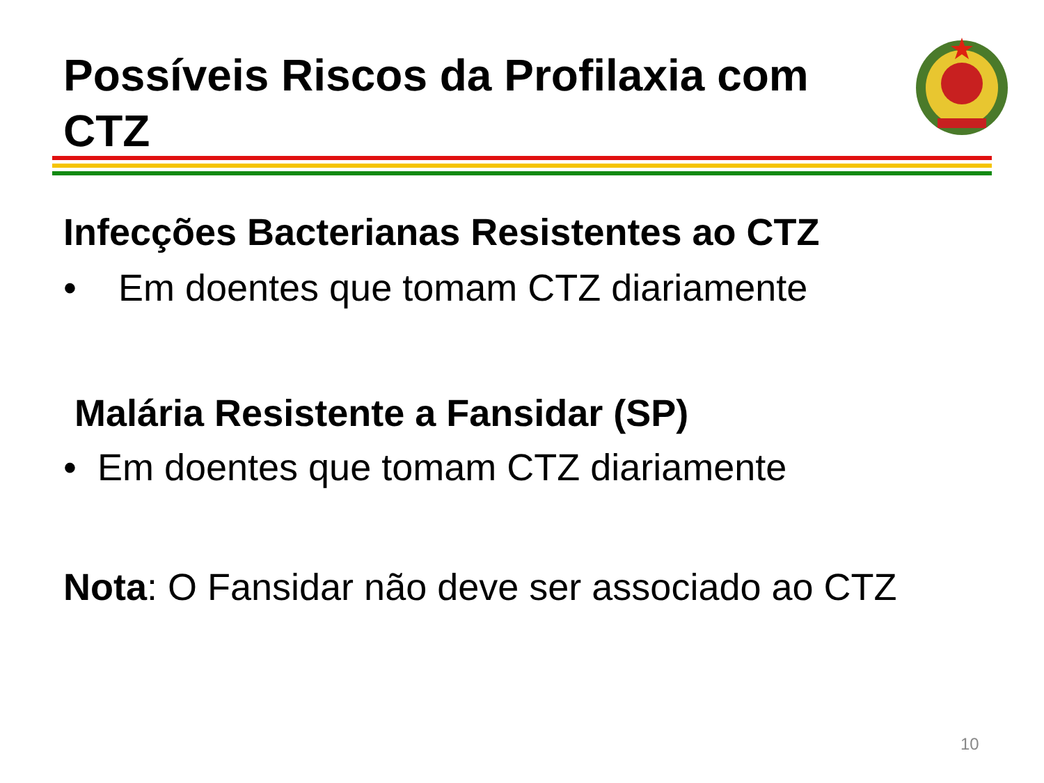Possíveis Riscos da Profilaxia com CTZ
Infecções Bacterianas Resistentes ao CTZ
• Em doentes que tomam CTZ diariamente
Malária Resistente a Fansidar (SP)
• Em doentes que tomam CTZ diariamente
Nota: O Fansidar não deve ser associado ao CTZ
10